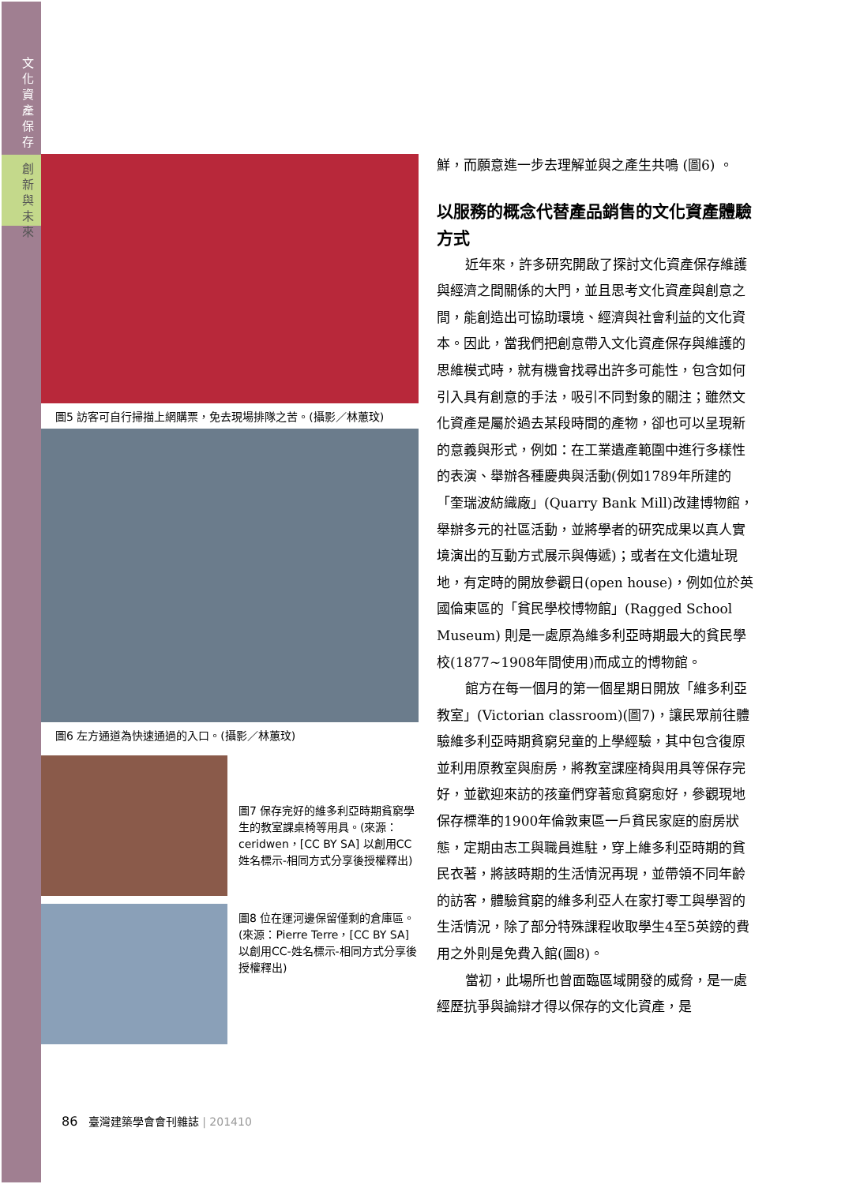文化資產保存
創新與未來
圖5 訪客可自行掃描上網購票，免去現場排隊之苦。(攝影／林蕙玟)
圖6 左方通道為快速通過的入口。(攝影／林蕙玟)
圖7 保存完好的維多利亞時期貧窮學生的教室課桌椅等用具。(來源：ceridwen，[CC BY SA] 以創用CC姓名標示-相同方式分享後授權釋出)
圖8 位在運河邊保留僅剩的倉庫區。(來源：Pierre Terre，[CC BY SA] 以創用CC-姓名標示-相同方式分享後授權釋出)
鮮，而願意進一步去理解並與之產生共鳴 (圖6) 。
以服務的概念代替產品銷售的文化資產體驗方式
近年來，許多研究開啟了探討文化資產保存維護與經濟之間關係的大門，並且思考文化資產與創意之間，能創造出可協助環境、經濟與社會利益的文化資本。因此，當我們把創意帶入文化資產保存與維護的思維模式時，就有機會找尋出許多可能性，包含如何引入具有創意的手法，吸引不同對象的關注；雖然文化資產是屬於過去某段時間的產物，卻也可以呈現新的意義與形式，例如：在工業遺產範圍中進行多樣性的表演、舉辦各種慶典與活動(例如1789年所建的「奎瑞波紡織廠」(Quarry Bank Mill)改建博物館，舉辦多元的社區活動，並將學者的研究成果以真人實境演出的互動方式展示與傳遞)；或者在文化遺址現地，有定時的開放參觀日(open house)，例如位於英國倫東區的「貧民學校博物館」(Ragged School Museum) 則是一處原為維多利亞時期最大的貧民學校(1877~1908年間使用)而成立的博物館。
館方在每一個月的第一個星期日開放「維多利亞教室」(Victorian classroom)(圖7)，讓民眾前往體驗維多利亞時期貧窮兒童的上學經驗，其中包含復原並利用原教室與廚房，將教室課座椅與用具等保存完好，並歡迎來訪的孩童們穿著愈貧窮愈好，參觀現地保存標準的1900年倫敦東區一戶貧民家庭的廚房狀態，定期由志工與職員進駐，穿上維多利亞時期的貧民衣著，將該時期的生活情況再現，並帶領不同年齡的訪客，體驗貧窮的維多利亞人在家打零工與學習的生活情況，除了部分特殊課程收取學生4至5英鎊的費用之外則是免費入館(圖8)。
當初，此場所也曾面臨區域開發的威脅，是一處經歷抗爭與論辯才得以保存的文化資產，是
86 臺灣建築學會會刊雜誌 | 201410